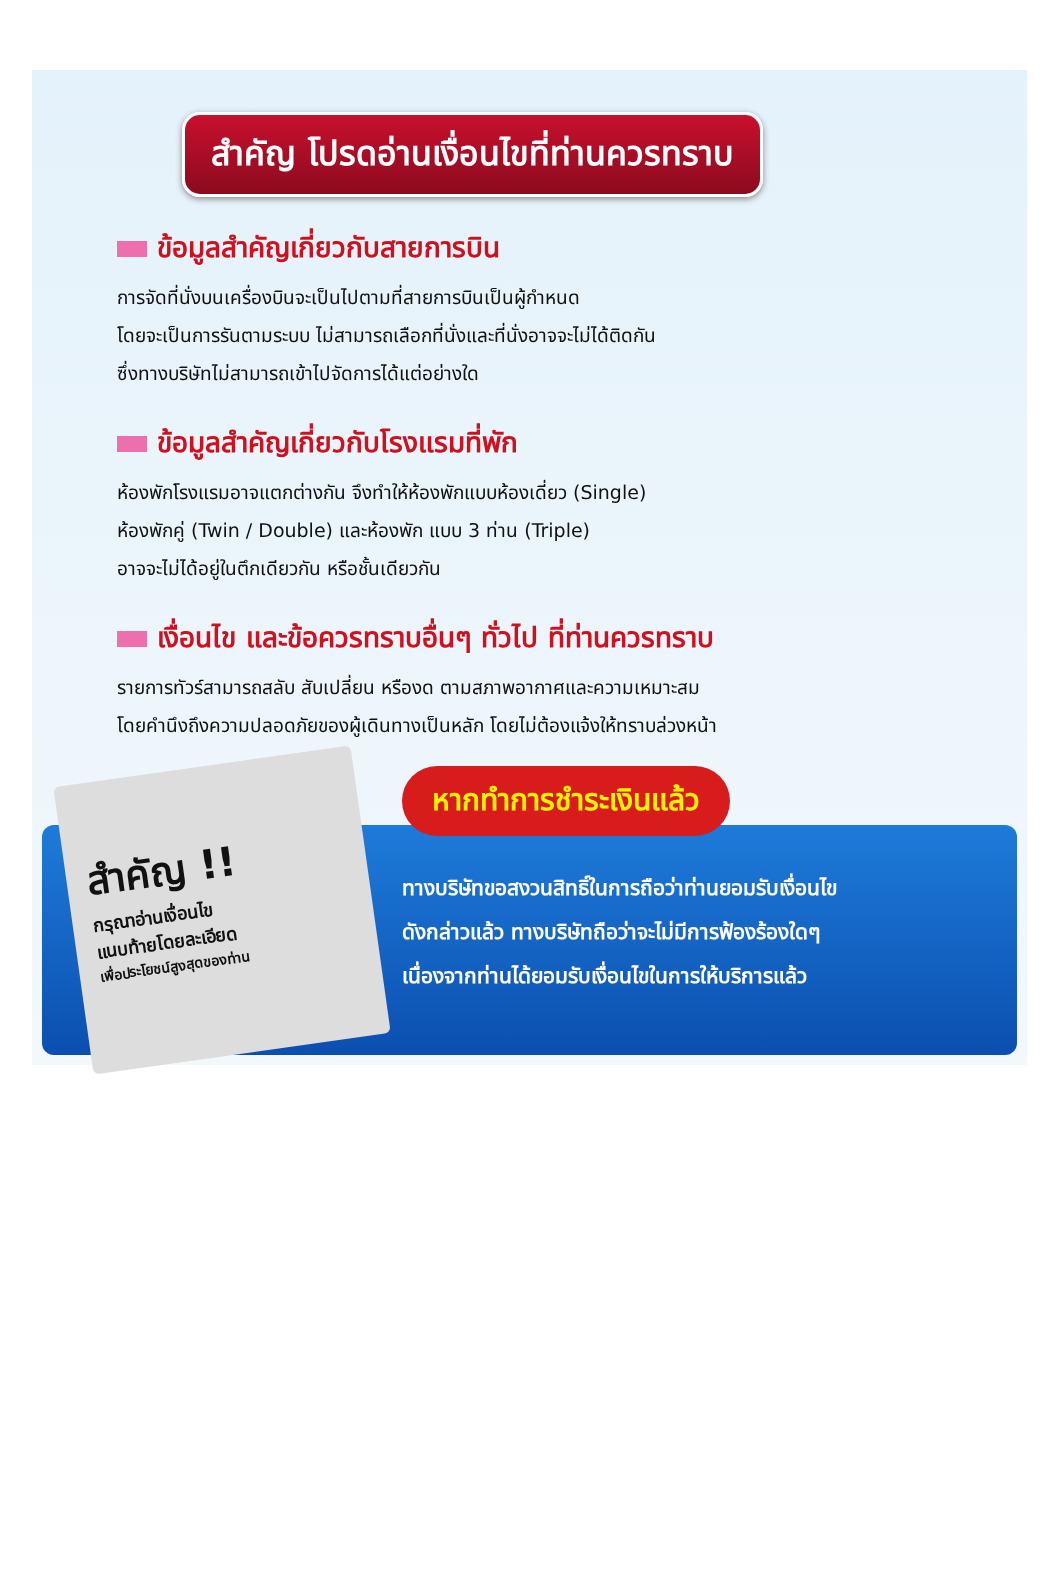สำคัญ โปรดอ่านเงื่อนไขที่ท่านควรทราบ
ข้อมูลสำคัญเกี่ยวกับสายการบิน
การจัดที่นั่งบนเครื่องบินจะเป็นไปตามที่สายการบินเป็นผู้กำหนด
โดยจะเป็นการรันตามระบบ ไม่สามารถเลือกที่นั่งและที่นั่งอาจจะไม่ได้ติดกัน
ซึ่งทางบริษัทไม่สามารถเข้าไปจัดการได้แต่อย่างใด
ข้อมูลสำคัญเกี่ยวกับโรงแรมที่พัก
ห้องพักโรงแรมอาจแตกต่างกัน จึงทำให้ห้องพักแบบห้องเดี่ยว (Single)
ห้องพักคู่ (Twin / Double) และห้องพัก แบบ 3 ท่าน (Triple)
อาจจะไม่ได้อยู่ในตึกเดียวกัน หรือชั้นเดียวกัน
เงื่อนไข และข้อควรทราบอื่นๆ ทั่วไป ที่ท่านควรทราบ
รายการทัวร์สามารถสลับ สับเปลี่ยน หรืองด ตามสภาพอากาศและความเหมาะสม
โดยคำนึงถึงความปลอดภัยของผู้เดินทางเป็นหลัก โดยไม่ต้องแจ้งให้ทราบล่วงหน้า
สำคัญ !!
กรุณาอ่านเงื่อนไข
แนบท้ายโดยละเอียด
เพื่อประโยชน์สูงสุดของท่าน
หากทำการชำระเงินแล้ว
ทางบริษัทขอสงวนสิทธิ์ในการถือว่าท่านยอมรับเงื่อนไข
ดังกล่าวแล้ว ทางบริษัทถือว่าจะไม่มีการฟ้องร้องใดๆ
เนื่องจากท่านได้ยอมรับเงื่อนไขในการให้บริการแล้ว